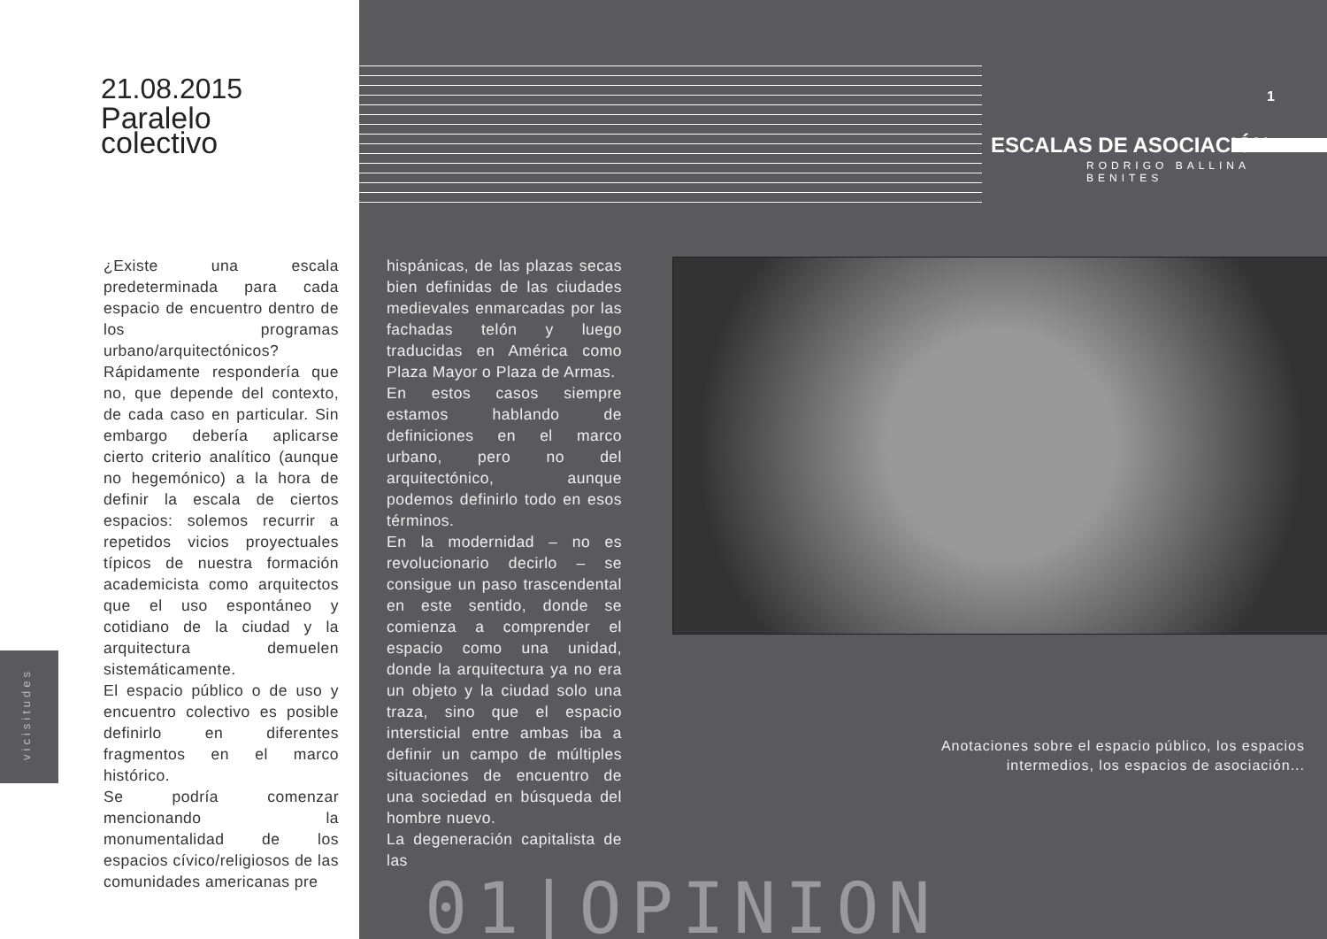21.08.2015
Paralelo
colectivo
¿Existe una escala predeterminada para cada espacio de encuentro dentro de los programas urbano/arquitectónicos? Rápidamente respondería que no, que depende del contexto, de cada caso en particular. Sin embargo debería aplicarse cierto criterio analítico (aunque no hegemónico) a la hora de definir la escala de ciertos espacios: solemos recurrir a repetidos vicios proyectuales típicos de nuestra formación academicista como arquitectos que el uso espontáneo y cotidiano de la ciudad y la arquitectura demuelen sistemáticamente.
El espacio público o de uso y encuentro colectivo es posible definirlo en diferentes fragmentos en el marco histórico.
Se podría comenzar mencionando la monumentalidad de los espacios cívico/religiosos de las comunidades americanas pre
hispánicas, de las plazas secas bien definidas de las ciudades medievales enmarcadas por las fachadas telón y luego traducidas en América como Plaza Mayor o Plaza de Armas.
En estos casos siempre estamos hablando de definiciones en el marco urbano, pero no del arquitectónico, aunque podemos definirlo todo en esos términos.
En la modernidad – no es revolucionario decirlo – se consigue un paso trascendental en este sentido, donde se comienza a comprender el espacio como una unidad, donde la arquitectura ya no era un objeto y la ciudad solo una traza, sino que el espacio intersticial entre ambas iba a definir un campo de múltiples situaciones de encuentro de una sociedad en búsqueda del hombre nuevo.
La degeneración capitalista de las
vicisitudes
1
ESCALAS DE ASOCIACIÓN
RODRIGO BALLINA BENITES
Anotaciones sobre el espacio público, los espacios intermedios, los espacios de asociación...
01|OPINION